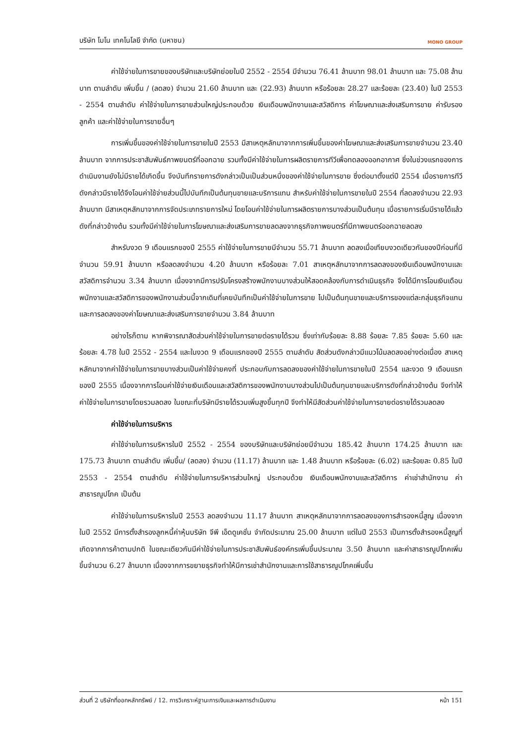บริษัท โมโน เทคโนโลยี จำกัด (มหาชน)
MONO GROUP
ค่าใช้จ่ายในการขายของบริษัทและบริษัทย่อยในปี 2552 - 2554 มีจำนวน 76.41 ล้านบาท 98.01 ล้านบาท และ 75.08 ล้านบาท ตามลำดับ เพิ่มขึ้น / (ลดลง) จำนวน 21.60 ล้านบาท และ (22.93) ล้านบาท หรือร้อยละ 28.27 และร้อยละ (23.40) ในปี 2553 - 2554 ตามลำดับ ค่าใช้จ่ายในการขายส่วนใหญ่ประกอบด้วย เงินเดือนพนักงานและสวัสดิการ ค่าโฆษณาและส่งเสริมการขาย ค่ารับรองลูกค้า และค่าใช้จ่ายในการขายอื่นๆ
การเพิ่มขึ้นของค่าใช้จ่ายในการขายในปี 2553 มีสาเหตุหลักมาจากการเพิ่มขึ้นของค่าโฆษณาและส่งเสริมการขายจำนวน 23.40 ล้านบาท จากการประชาสัมพันธ์ภาพยนตร์ที่ออกฉาย รวมทั้งมีค่าใช้จ่ายในการผลิตรายการทีวีเพื่อทดลองออกอากาศ ซึ่งในช่วงแรกของการดำเนินงานยังไม่มีรายได้เกิดขึ้น จึงบันทึกรายการดังกล่าวเป็นเป็นส่วนหนึ่งของค่าใช้จ่ายในการขาย ซึ่งต่อมาตั้งแต่ปี 2554 เมื่อรายการทีวีดังกล่าวมีรายได้จึงโอนค่าใช้จ่ายส่วนนี้ไปบันทึกเป็นต้นทุนขายและบริการแทน สำหรับค่าใช้จ่ายในการขายในปี 2554 ที่ลดลงจำนวน 22.93 ล้านบาท มีสาเหตุหลักมาจากการจัดประเภทรายการใหม่ โดยโอนค่าใช้จ่ายในการผลิตรายการบางส่วนเป็นต้นทุน เมื่อรายการเริ่มมีรายได้แล้วดังที่กล่าวข้างต้น รวมทั้งมีค่าใช้จ่ายในการโฆษณาและส่งเสริมการขายลดลงจากธุรกิจภาพยนตร์ที่มีภาพยนตร์ออกฉายลดลง
สำหรับงวด 9 เดือนแรกของปี 2555 ค่าใช้จ่ายในการขายมีจำนวน 55.71 ล้านบาท ลดลงเมื่อเทียบงวดเดียวกันของปีก่อนที่มีจำนวน 59.91 ล้านบาท หรือลดลงจำนวน 4.20 ล้านบาท หรือร้อยละ 7.01 สาเหตุหลักมาจากการลดลงของเงินเดือนพนักงานและสวัสดิการจำนวน 3.34 ล้านบาท เนื่องจากมีการปรับโครงสร้างพนักงานบางส่วนให้สอดคล้องกับการดำเนินธุรกิจ จึงได้มีการโอนเงินเดือนพนักงานและสวัสดิการของพนักงานส่วนนี้จากเดิมที่เคยบันทึกเป็นค่าใช้จ่ายในการขาย ไปเป็นต้นทุนขายและบริการของแต่ละกลุ่มธุรกิจแทน และการลดลงของค่าโฆษณาและส่งเสริมการขายจำนวน 3.84 ล้านบาท
อย่างไรก็ตาม หากพิจารณาสัดส่วนค่าใช้จ่ายในการขายต่อรายได้รวม ซึ่งเท่ากับร้อยละ 8.88 ร้อยละ 7.85 ร้อยละ 5.60 และร้อยละ 4.78 ในปี 2552 - 2554 และในงวด 9 เดือนแรกของปี 2555 ตามลำดับ สัดส่วนดังกล่าวมีแนวโน้มลดลงอย่างต่อเนื่อง สาเหตุหลักมาจากค่าใช้จ่ายในการขายบางส่วนเป็นค่าใช้จ่ายคงที่ ประกอบกับการลดลงของค่าใช้จ่ายในการขายในปี 2554 และงวด 9 เดือนแรกของปี 2555 เนื่องจากการโอนค่าใช้จ่ายเงินเดือนและสวัสดิการของพนักงานบางส่วนไปเป็นต้นทุนขายและบริการดังที่กล่าวข้างต้น จึงทำให้ค่าใช้จ่ายในการขายโดยรวมลดลง ในขณะที่บริษัทมีรายได้รวมเพิ่มสูงขึ้นทุกปี จึงทำให้มีสัดส่วนค่าใช้จ่ายในการขายต่อรายได้รวมลดลง
ค่าใช้จ่ายในการบริหาร
ค่าใช้จ่ายในการบริหารในปี 2552 - 2554 ของบริษัทและบริษัทย่อยมีจำนวน 185.42 ล้านบาท 174.25 ล้านบาท และ 175.73 ล้านบาท ตามลำดับ เพิ่มขึ้น/ (ลดลง) จำนวน (11.17) ล้านบาท และ 1.48 ล้านบาท หรือร้อยละ (6.02) และร้อยละ 0.85 ในปี 2553 - 2554 ตามลำดับ ค่าใช้จ่ายในการบริหารส่วนใหญ่ ประกอบด้วย เงินเดือนพนักงานและสวัสดิการ ค่าเช่าสำนักงาน ค่าสาธารณูปโภค เป็นต้น
ค่าใช้จ่ายในการบริหารในปี 2553 ลดลงจำนวน 11.17 ล้านบาท สาเหตุหลักมาจากการลดลงของการสำรองหนี้สูญ เนื่องจากในปี 2552 มีการตั้งสำรองลูกหนี้ค่าหุ้นบริษัท จีพี เอ็ดดูเคชั่น จำกัดประมาณ 25.00 ล้านบาท แต่ในปี 2553 เป็นการตั้งสำรองหนี้สูญที่เกิดจากการค้าตามปกติ ในขณะเดียวกันมีค่าใช้จ่ายในการประชาสัมพันธ์องค์กรเพิ่มขึ้นประมาณ 3.50 ล้านบาท และค่าสาธารณูปโภคเพิ่มขึ้นจำนวน 6.27 ล้านบาท เนื่องจากการขยายธุรกิจทำให้มีการเช่าสำนักงานและการใช้สาธารณูปโภคเพิ่มขึ้น
ส่วนที่ 2 บริษัทที่ออกหลักทรัพย์ / 12. การวิเคราะห์ฐานะการเงินและผลการดำเนินงาน หน้า 151